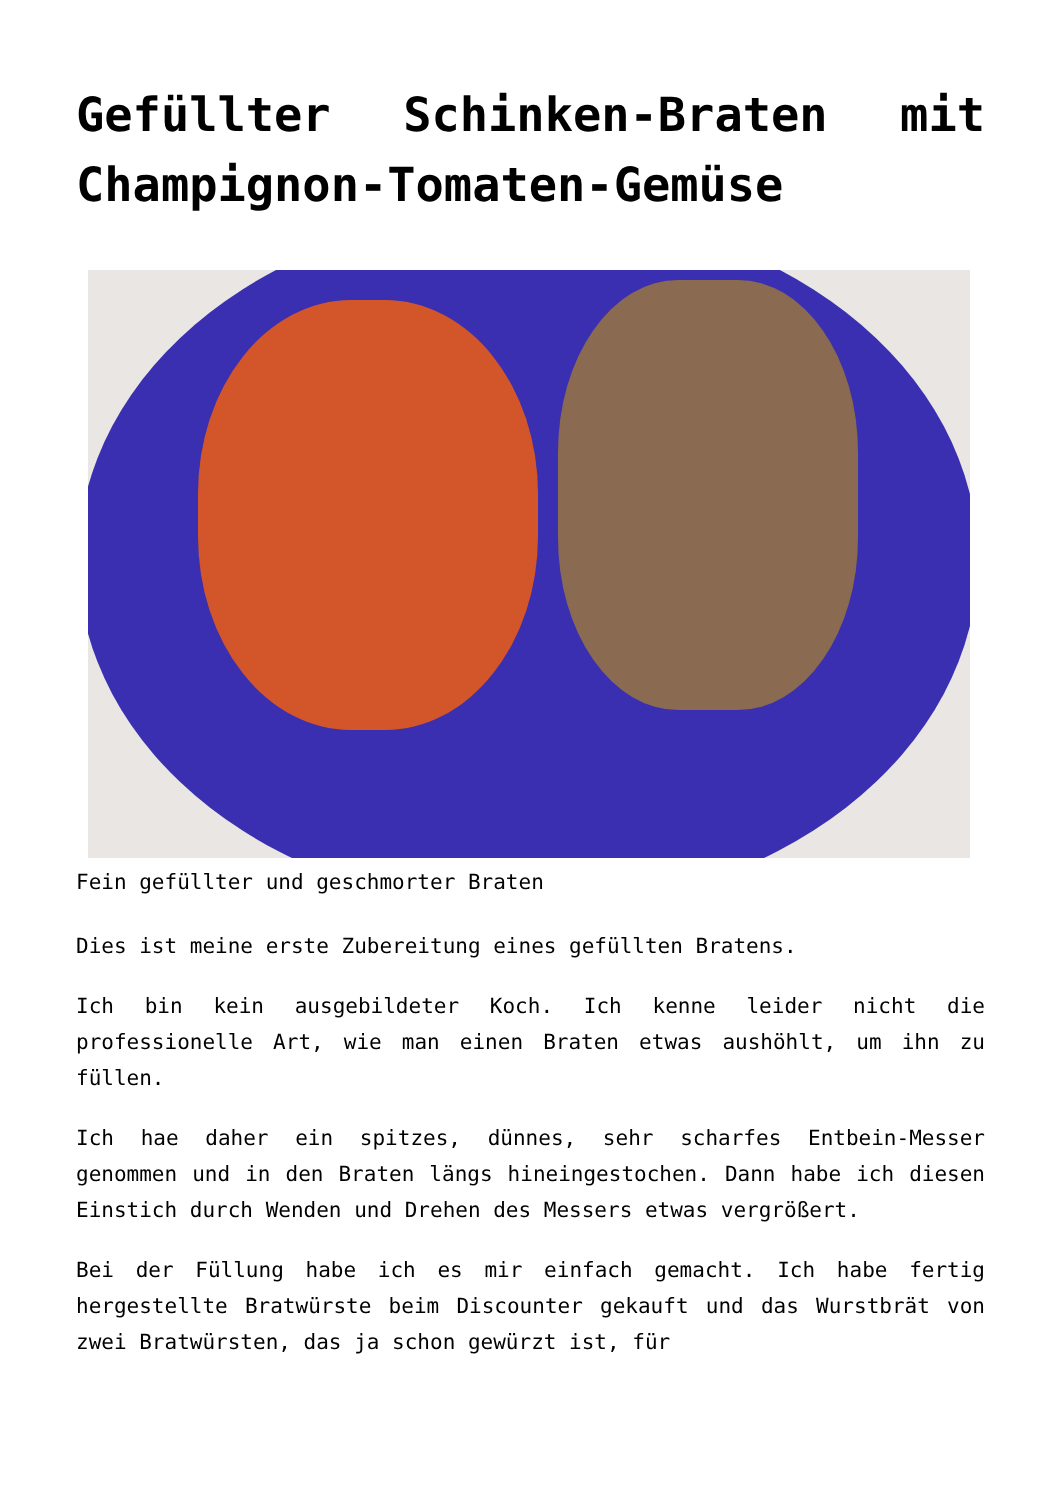Gefüllter Schinken-Braten mit Champignon-Tomaten-Gemüse
Fein gefüllter und geschmorter Braten
Dies ist meine erste Zubereitung eines gefüllten Bratens.
Ich bin kein ausgebildeter Koch. Ich kenne leider nicht die professionelle Art, wie man einen Braten etwas aushöhlt, um ihn zu füllen.
Ich hae daher ein spitzes, dünnes, sehr scharfes Entbein-Messer genommen und in den Braten längs hineingestochen. Dann habe ich diesen Einstich durch Wenden und Drehen des Messers etwas vergrößert.
Bei der Füllung habe ich es mir einfach gemacht. Ich habe fertig hergestellte Bratwürste beim Discounter gekauft und das Wurstbrät von zwei Bratwürsten, das ja schon gewürzt ist, für